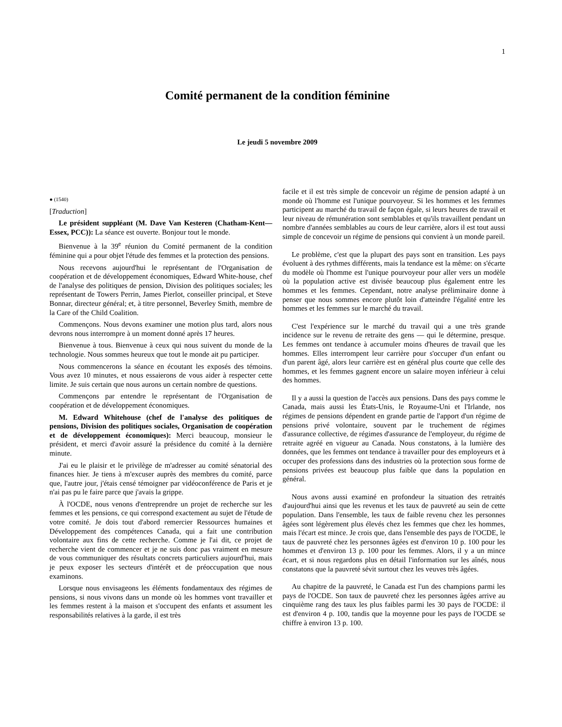1
Comité permanent de la condition féminine
Le jeudi 5 novembre 2009
● (1540)
[Traduction]
Le président suppléant (M. Dave Van Kesteren (Chatham-Kent—Essex, PCC)): La séance est ouverte. Bonjour tout le monde.
Bienvenue à la 39<sup>e</sup> réunion du Comité permanent de la condition féminine qui a pour objet l'étude des femmes et la protection des pensions.
Nous recevons aujourd'hui le représentant de l'Organisation de coopération et de développement économiques, Edward White-house, chef de l'analyse des politiques de pension, Division des politiques sociales; les représentant de Towers Perrin, James Pierlot, conseiller principal, et Steve Bonnar, directeur général; et, à titre personnel, Beverley Smith, membre de la Care of the Child Coalition.
Commençons. Nous devons examiner une motion plus tard, alors nous devrons nous interrompre à un moment donné après 17 heures.
Bienvenue à tous. Bienvenue à ceux qui nous suivent du monde de la technologie. Nous sommes heureux que tout le monde ait pu participer.
Nous commencerons la séance en écoutant les exposés des témoins. Vous avez 10 minutes, et nous essaierons de vous aider à respecter cette limite. Je suis certain que nous aurons un certain nombre de questions.
Commençons par entendre le représentant de l'Organisation de coopération et de développement économiques.
M. Edward Whitehouse (chef de l'analyse des politiques de pensions, Division des politiques sociales, Organisation de coopération et de développement économiques): Merci beaucoup, monsieur le président, et merci d'avoir assuré la présidence du comité à la dernière minute.
J'ai eu le plaisir et le privilège de m'adresser au comité sénatorial des finances hier. Je tiens à m'excuser auprès des membres du comité, parce que, l'autre jour, j'étais censé témoigner par vidéoconférence de Paris et je n'ai pas pu le faire parce que j'avais la grippe.
À l'OCDE, nous venons d'entreprendre un projet de recherche sur les femmes et les pensions, ce qui correspond exactement au sujet de l'étude de votre comité. Je dois tout d'abord remercier Ressources humaines et Développement des compétences Canada, qui a fait une contribution volontaire aux fins de cette recherche. Comme je l'ai dit, ce projet de recherche vient de commencer et je ne suis donc pas vraiment en mesure de vous communiquer des résultats concrets particuliers aujourd'hui, mais je peux exposer les secteurs d'intérêt et de préoccupation que nous examinons.
Lorsque nous envisageons les éléments fondamentaux des régimes de pensions, si nous vivons dans un monde où les hommes vont travailler et les femmes restent à la maison et s'occupent des enfants et assument les responsabilités relatives à la garde, il est très
facile et il est très simple de concevoir un régime de pension adapté à un monde où l'homme est l'unique pourvoyeur. Si les hommes et les femmes participent au marché du travail de façon égale, si leurs heures de travail et leur niveau de rémunération sont semblables et qu'ils travaillent pendant un nombre d'années semblables au cours de leur carrière, alors il est tout aussi simple de concevoir un régime de pensions qui convient à un monde pareil.
Le problème, c'est que la plupart des pays sont en transition. Les pays évoluent à des rythmes différents, mais la tendance est la même: on s'écarte du modèle où l'homme est l'unique pourvoyeur pour aller vers un modèle où la population active est divisée beaucoup plus également entre les hommes et les femmes. Cependant, notre analyse préliminaire donne à penser que nous sommes encore plutôt loin d'atteindre l'égalité entre les hommes et les femmes sur le marché du travail.
C'est l'expérience sur le marché du travail qui a une très grande incidence sur le revenu de retraite des gens — qui le détermine, presque. Les femmes ont tendance à accumuler moins d'heures de travail que les hommes. Elles interrompent leur carrière pour s'occuper d'un enfant ou d'un parent âgé, alors leur carrière est en général plus courte que celle des hommes, et les femmes gagnent encore un salaire moyen inférieur à celui des hommes.
Il y a aussi la question de l'accès aux pensions. Dans des pays comme le Canada, mais aussi les États-Unis, le Royaume-Uni et l'Irlande, nos régimes de pensions dépendent en grande partie de l'apport d'un régime de pensions privé volontaire, souvent par le truchement de régimes d'assurance collective, de régimes d'assurance de l'employeur, du régime de retraite agréé en vigueur au Canada. Nous constatons, à la lumière des données, que les femmes ont tendance à travailler pour des employeurs et à occuper des professions dans des industries où la protection sous forme de pensions privées est beaucoup plus faible que dans la population en général.
Nous avons aussi examiné en profondeur la situation des retraités d'aujourd'hui ainsi que les revenus et les taux de pauvreté au sein de cette population. Dans l'ensemble, les taux de faible revenu chez les personnes âgées sont légèrement plus élevés chez les femmes que chez les hommes, mais l'écart est mince. Je crois que, dans l'ensemble des pays de l'OCDE, le taux de pauvreté chez les personnes âgées est d'environ 10 p. 100 pour les hommes et d'environ 13 p. 100 pour les femmes. Alors, il y a un mince écart, et si nous regardons plus en détail l'information sur les aînés, nous constatons que la pauvreté sévit surtout chez les veuves très âgées.
Au chapitre de la pauvreté, le Canada est l'un des champions parmi les pays de l'OCDE. Son taux de pauvreté chez les personnes âgées arrive au cinquième rang des taux les plus faibles parmi les 30 pays de l'OCDE: il est d'environ 4 p. 100, tandis que la moyenne pour les pays de l'OCDE se chiffre à environ 13 p. 100.